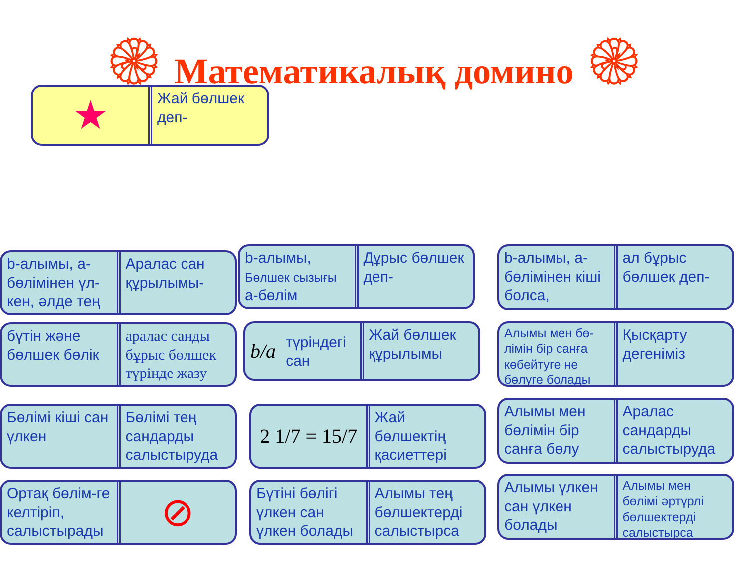۞ Математикалық домино ۞
★
Жай бөлшек деп-
b-алымы, a-бөлімінен үл-кен, әлде тең
Аралас сан құрылымы-
b-алымы,
Бөлшек сызығы
a-бөлім
Дұрыс бөлшек деп-
b-алымы, a-бөлімінен кіші болса,
ал бұрыс бөлшек деп-
бүтін және бөлшек бөлік аралас санды бұрыс бөлшек түрінде жазу
b/a түріндегі сан Жай бөлшек құрылымы
Алымы мен бө-лімін бір санға көбейтуге не бөлуге болады
Қысқарту дегеніміз
Бөлімі кіші сан үлкен Бөлімі тең сандарды салыстыруда
2 1/7 = 15/7
Жай бөлшектің қасиеттері
Алымы мен бөлімін бір санға бөлу
Аралас сандарды салыстыруда
Ортақ бөлім-ге келтіріп, салыстырады
⊘
Бүтіні бөлігі үлкен сан үлкен болады
Алымы тең бөлшектерді салыстырса
Алымы үлкен сан үлкен болады
Алымы мен бөлімі әртүрлі бөлшектерді салыстырса